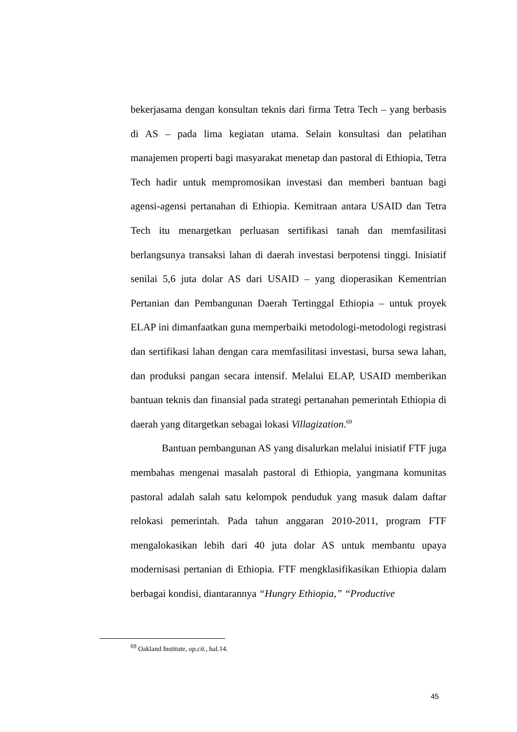bekerjasama dengan konsultan teknis dari firma Tetra Tech – yang berbasis di AS – pada lima kegiatan utama. Selain konsultasi dan pelatihan manajemen properti bagi masyarakat menetap dan pastoral di Ethiopia, Tetra Tech hadir untuk mempromosikan investasi dan memberi bantuan bagi agensi-agensi pertanahan di Ethiopia. Kemitraan antara USAID dan Tetra Tech itu menargetkan perluasan sertifikasi tanah dan memfasilitasi berlangsunya transaksi lahan di daerah investasi berpotensi tinggi. Inisiatif senilai 5,6 juta dolar AS dari USAID – yang dioperasikan Kementrian Pertanian dan Pembangunan Daerah Tertinggal Ethiopia – untuk proyek ELAP ini dimanfaatkan guna memperbaiki metodologi-metodologi registrasi dan sertifikasi lahan dengan cara memfasilitasi investasi, bursa sewa lahan, dan produksi pangan secara intensif. Melalui ELAP, USAID memberikan bantuan teknis dan finansial pada strategi pertanahan pemerintah Ethiopia di daerah yang ditargetkan sebagai lokasi Villagization.<sup>69</sup>
Bantuan pembangunan AS yang disalurkan melalui inisiatif FTF juga membahas mengenai masalah pastoral di Ethiopia, yangmana komunitas pastoral adalah salah satu kelompok penduduk yang masuk dalam daftar relokasi pemerintah. Pada tahun anggaran 2010-2011, program FTF mengalokasikan lebih dari 40 juta dolar AS untuk membantu upaya modernisasi pertanian di Ethiopia. FTF mengklasifikasikan Ethiopia dalam berbagai kondisi, diantarannya “Hungry Ethiopia,” “Productive
<sup>69</sup> Oakland Institute, op.cit., hal.14.
45